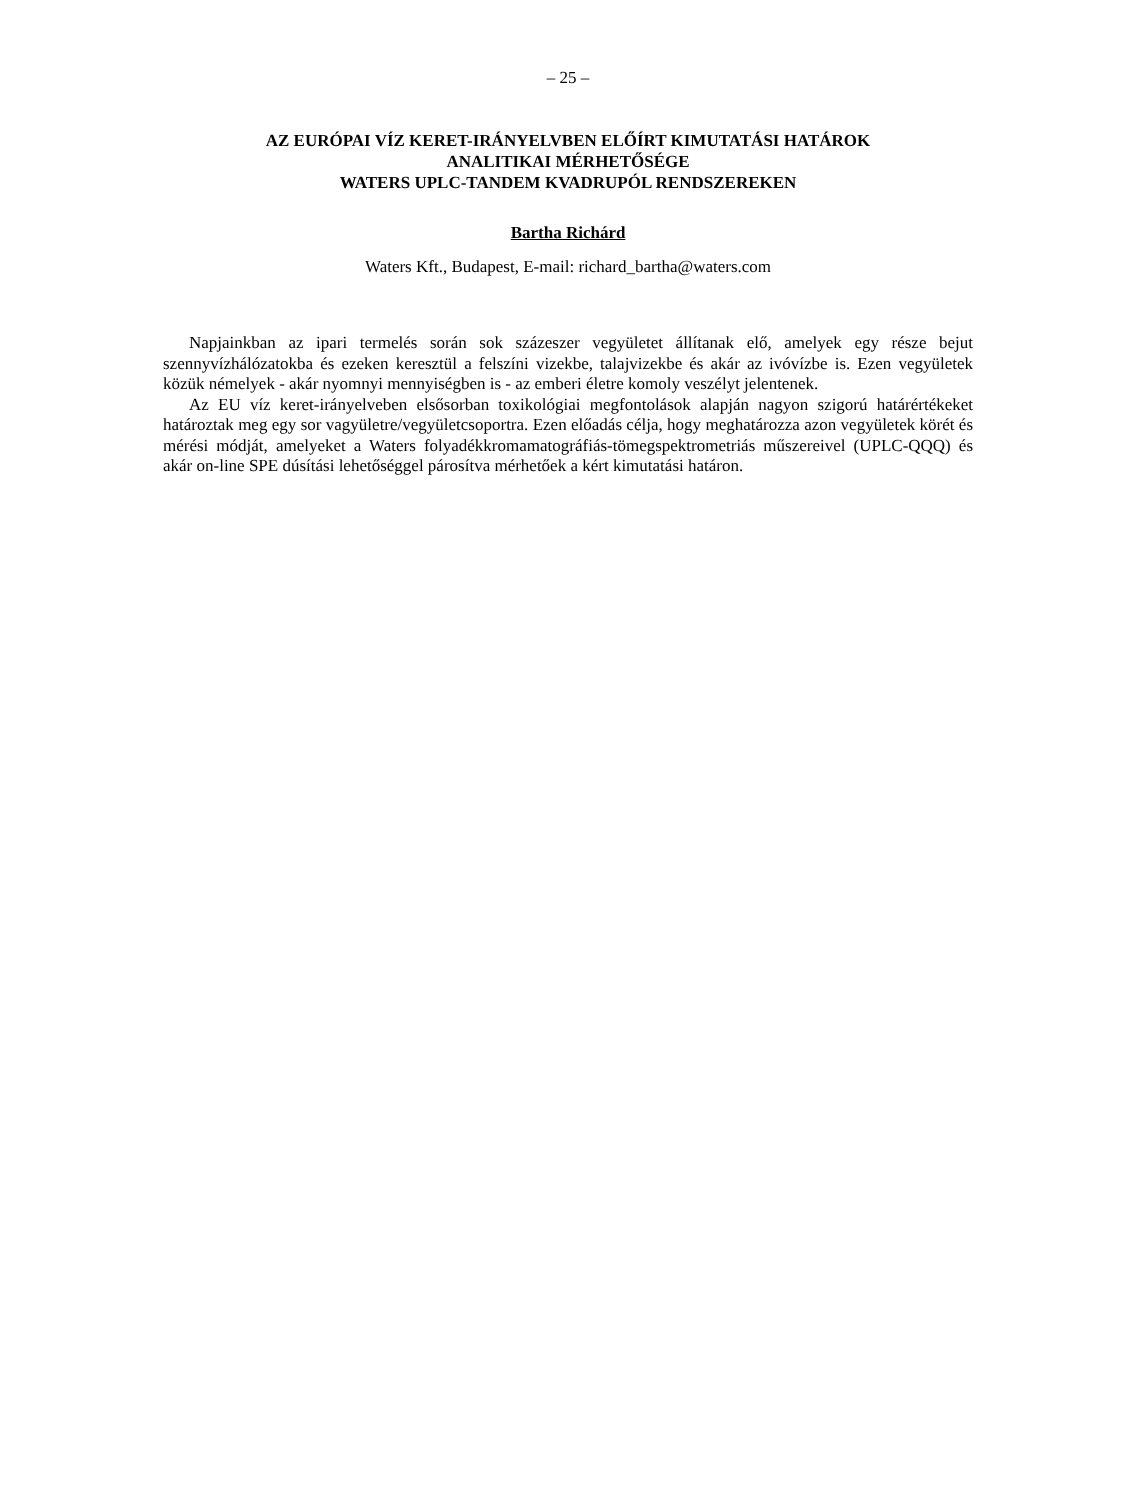– 25 –
AZ EURÓPAI VÍZ KERET-IRÁNYELVBEN ELŐÍRT KIMUTATÁSI HATÁROK
ANALITIKAI MÉRHETŐSÉGE
WATERS UPLC-TANDEM KVADRUPÓL RENDSZEREKEN
Bartha Richárd
Waters Kft., Budapest, E-mail: richard_bartha@waters.com
Napjainkban az ipari termelés során sok százeszer vegyületet állítanak elő, amelyek egy része bejut szennyvízhálózatokba és ezeken keresztül a felszíni vizekbe, talajvizekbe és akár az ivóvízbe is. Ezen vegyületek közük némelyek - akár nyomnyi mennyiségben is - az emberi életre komoly veszélyt jelentenek.
Az EU víz keret-irányelveben elsősorban toxikológiai megfontolások alapján nagyon szigorú határértékeket határoztak meg egy sor vagyületre/vegyületcsoportra. Ezen előadás célja, hogy meghatározza azon vegyületek körét és mérési módját, amelyeket a Waters folyadékkromamatográfiás-tömegspektrometriás műszereivel (UPLC-QQQ) és akár on-line SPE dúsítási lehetőséggel párosítva mérhetőek a kért kimutatási határon.